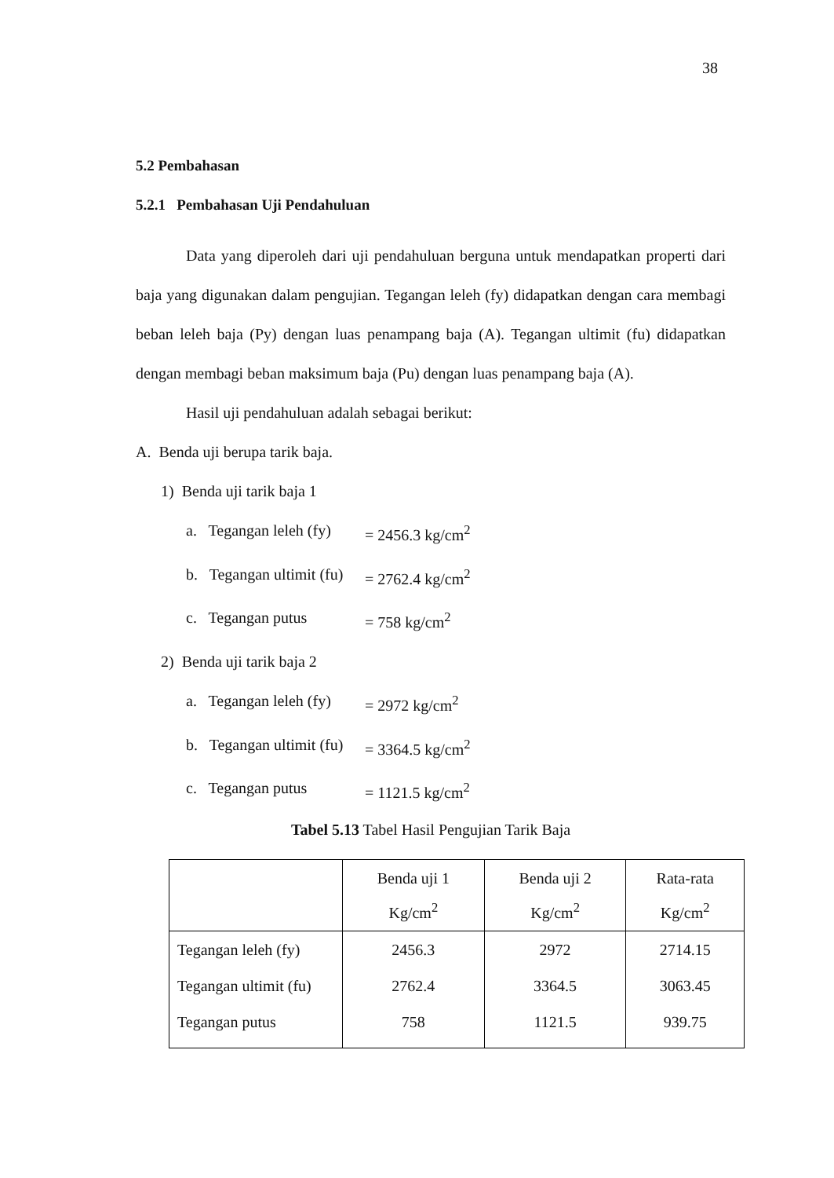38
5.2 Pembahasan
5.2.1 Pembahasan Uji Pendahuluan
Data yang diperoleh dari uji pendahuluan berguna untuk mendapatkan properti dari baja yang digunakan dalam pengujian. Tegangan leleh (fy) didapatkan dengan cara membagi beban leleh baja (Py) dengan luas penampang baja (A). Tegangan ultimit (fu) didapatkan dengan membagi beban maksimum baja (Pu) dengan luas penampang baja (A).
Hasil uji pendahuluan adalah sebagai berikut:
A. Benda uji berupa tarik baja.
1) Benda uji tarik baja 1
a. Tegangan leleh (fy) = 2456.3 kg/cm<sup>2</sup>
b. Tegangan ultimit (fu) = 2762.4 kg/cm<sup>2</sup>
c. Tegangan putus = 758 kg/cm<sup>2</sup>
2) Benda uji tarik baja 2
a. Tegangan leleh (fy) = 2972 kg/cm<sup>2</sup>
b. Tegangan ultimit (fu) = 3364.5 kg/cm<sup>2</sup>
c. Tegangan putus = 1121.5 kg/cm<sup>2</sup>
Tabel 5.13 Tabel Hasil Pengujian Tarik Baja
| | Benda uji 1 Kg/cm<sup>2</sup> | Benda uji 2 Kg/cm<sup>2</sup> | Rata-rata Kg/cm<sup>2</sup> |
| --- | --- | --- | --- |
| Tegangan leleh (fy) | 2456.3 | 2972 | 2714.15 |
| Tegangan ultimit (fu) | 2762.4 | 3364.5 | 3063.45 |
| Tegangan putus | 758 | 1121.5 | 939.75 |